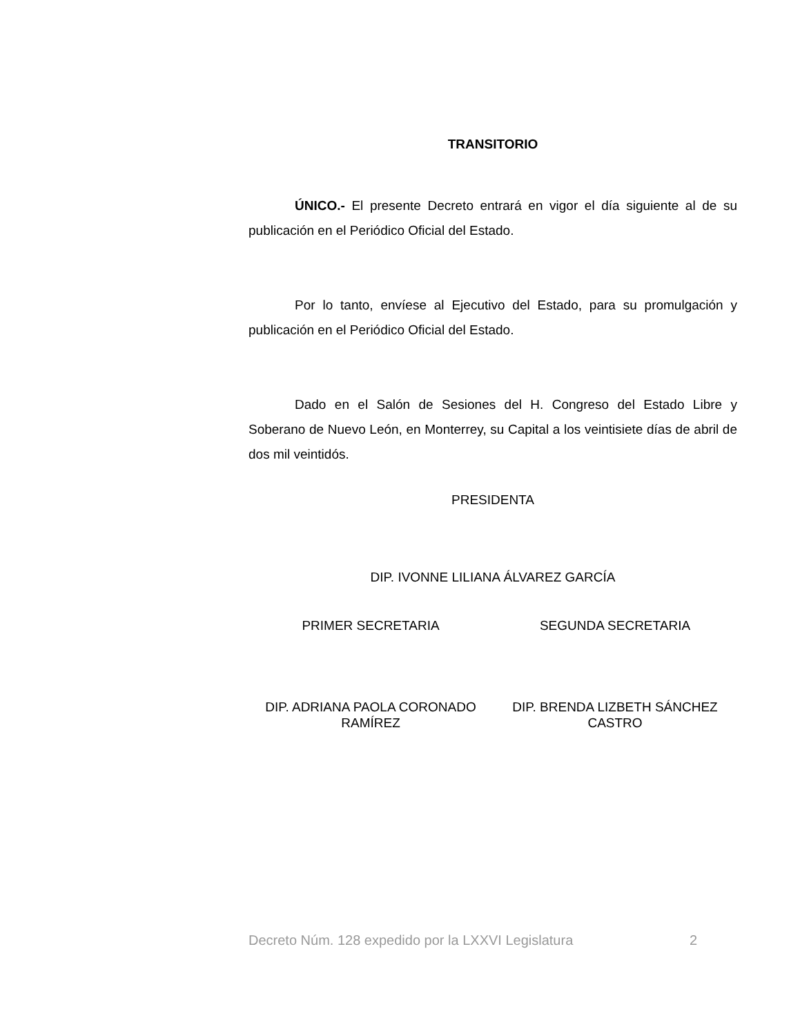TRANSITORIO
ÚNICO.- El presente Decreto entrará en vigor el día siguiente al de su publicación en el Periódico Oficial del Estado.
Por lo tanto, envíese al Ejecutivo del Estado, para su promulgación y publicación en el Periódico Oficial del Estado.
Dado en el Salón de Sesiones del H. Congreso del Estado Libre y Soberano de Nuevo León, en Monterrey, su Capital a los veintisiete días de abril de dos mil veintidós.
PRESIDENTA
DIP. IVONNE LILIANA ÁLVAREZ GARCÍA
PRIMER SECRETARIA SEGUNDA SECRETARIA
DIP. ADRIANA PAOLA CORONADO RAMÍREZ
DIP. BRENDA LIZBETH SÁNCHEZ CASTRO
Decreto Núm. 128 expedido por la LXXVI Legislatura 2